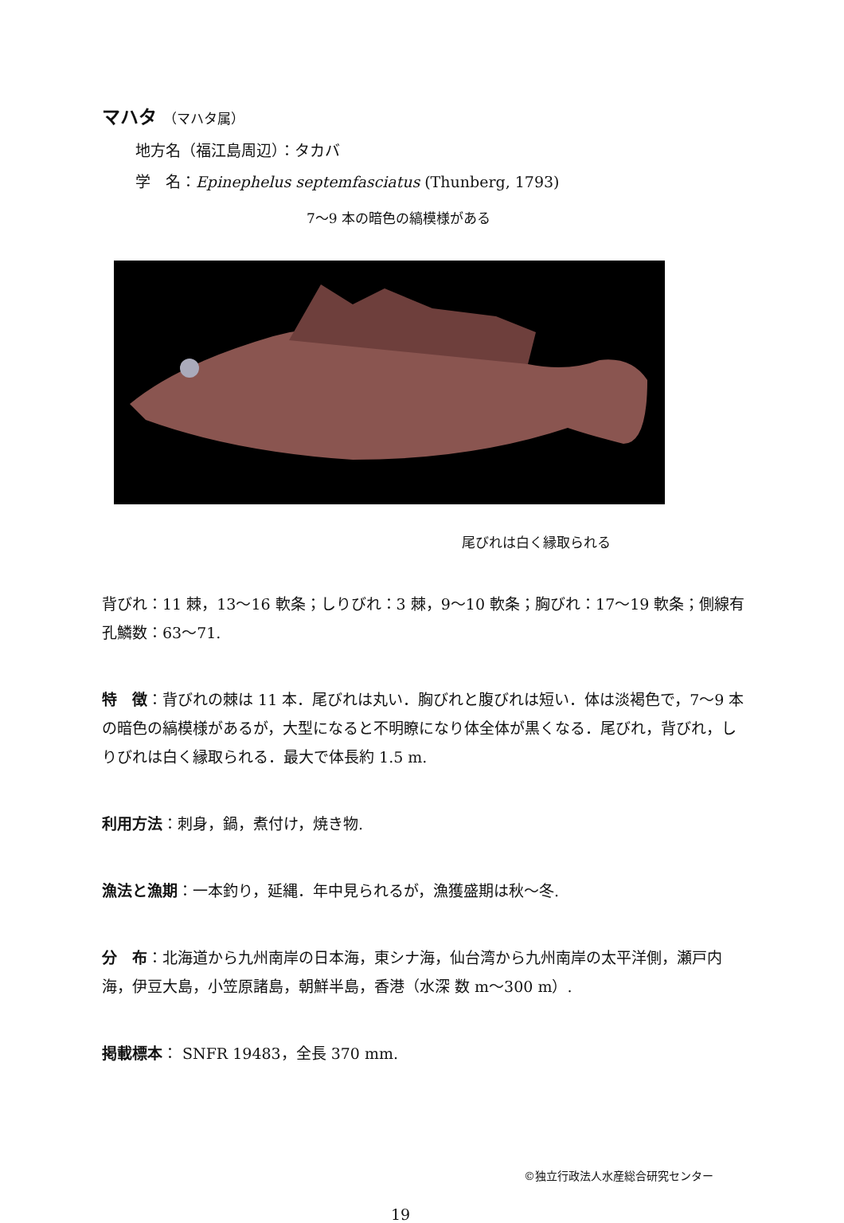マハタ （マハタ属）
地方名（福江島周辺）：タカバ
学　名：Epinephelus septemfasciatus (Thunberg, 1793)
7〜9 本の暗色の縞模様がある
尾びれは白く縁取られる
背びれ：11 棘，13〜16 軟条；しりびれ：3 棘，9〜10 軟条；胸びれ：17〜19 軟条；側線有孔鱗数：63〜71.
特　徴：背びれの棘は 11 本．尾びれは丸い．胸びれと腹びれは短い．体は淡褐色で，7〜9 本の暗色の縞模様があるが，大型になると不明瞭になり体全体が黒くなる．尾びれ，背びれ，しりびれは白く縁取られる．最大で体長約 1.5 m.
利用方法：刺身，鍋，煮付け，焼き物.
漁法と漁期：一本釣り，延縄．年中見られるが，漁獲盛期は秋〜冬.
分　布：北海道から九州南岸の日本海，東シナ海，仙台湾から九州南岸の太平洋側，瀬戸内海，伊豆大島，小笠原諸島，朝鮮半島，香港（水深 数 m〜300 m）.
掲載標本： SNFR 19483，全長 370 mm.
©独立行政法人水産総合研究センター
19